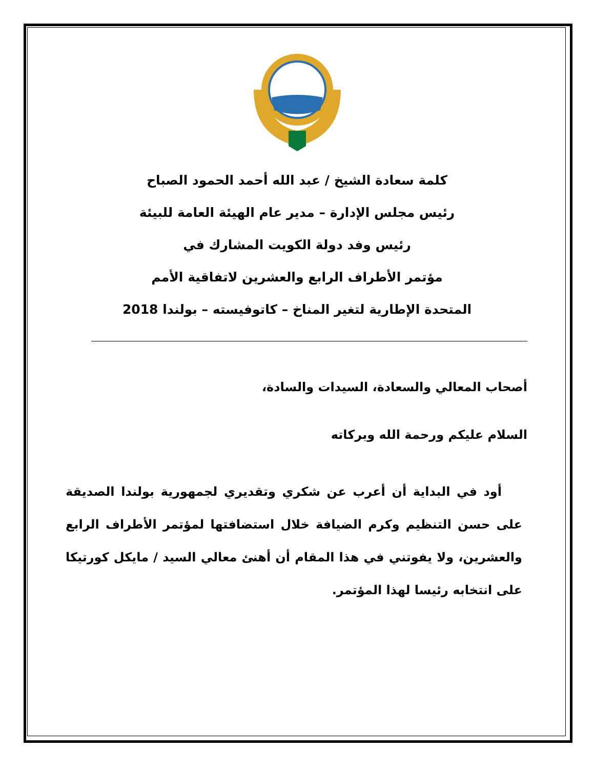كلمة سعادة الشيخ / عبد الله أحمد الحمود الصباح
رئيس مجلس الإدارة – مدير عام الهيئة العامة للبيئة
رئيس وفد دولة الكويت المشارك في
مؤتمر الأطراف الرابع والعشرين لاتفاقية الأمم
المتحدة الإطارية لتغير المناخ – كاتوفيسته – بولندا 2018
أصحاب المعالي والسعادة، السيدات والسادة،
السلام عليكم ورحمة الله وبركاته
أود في البداية أن أعرب عن شكري وتقديري لجمهورية بولندا الصديقة على حسن التنظيم وكرم الضيافة خلال استضافتها لمؤتمر الأطراف الرابع والعشرين، ولا يفوتني في هذا المقام أن أهنئ معالي السيد / مايكل كورتيكا على انتخابه رئيسا لهذا المؤتمر.